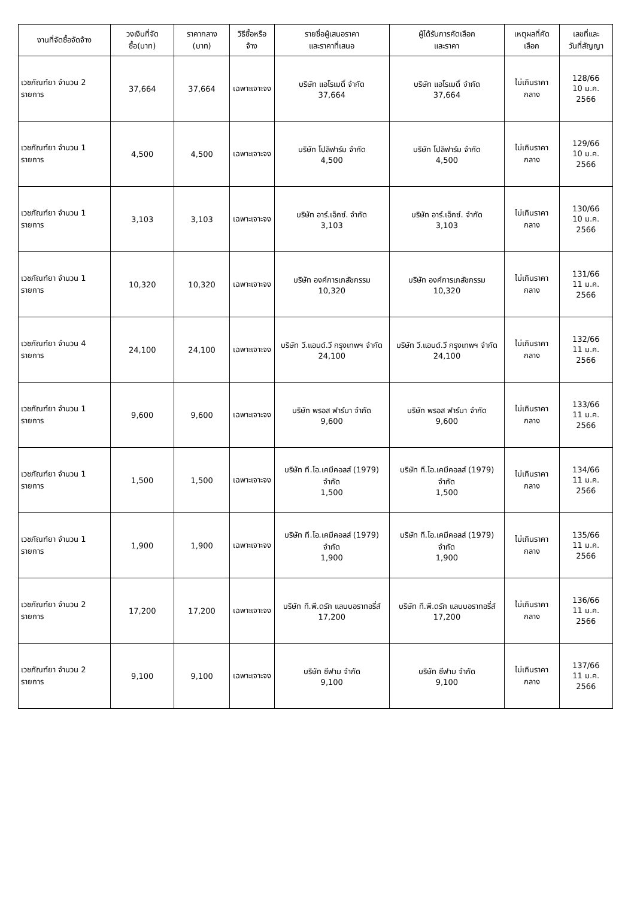| งานที่จัดซื้อจัดจ้าง | วงเงินที่จัดซื้อ(บาท) | ราคากลาง (บาท) | วิธีซื้อหรือจ้าง | รายชื่อผู้เสนอราคา และราคาที่เสนอ | ผู้ได้รับการคัดเลือก และราคา | เหตุผลที่คัดเลือก | เลขที่และ วันที่สัญญา |
| --- | --- | --- | --- | --- | --- | --- | --- |
| เวชภัณฑ์ยา จำนวน 2 รายการ | 37,664 | 37,664 | เฉพาะเจาะจง | บริษัท แอโรเมดิ์ จำกัด 37,664 | บริษัท แอโรเมดิ์ จำกัด 37,664 | ไม่เกินราคากลาง | 128/66 10 ม.ค. 2566 |
| เวชภัณฑ์ยา จำนวน 1 รายการ | 4,500 | 4,500 | เฉพาะเจาะจง | บริษัท โปลิฟาร์ม จำกัด 4,500 | บริษัท โปลิฟาร์ม จำกัด 4,500 | ไม่เกินราคากลาง | 129/66 10 ม.ค. 2566 |
| เวชภัณฑ์ยา จำนวน 1 รายการ | 3,103 | 3,103 | เฉพาะเจาะจง | บริษัท อาร์.เอ็กซ์. จำกัด 3,103 | บริษัท อาร์.เอ็กซ์. จำกัด 3,103 | ไม่เกินราคากลาง | 130/66 10 ม.ค. 2566 |
| เวชภัณฑ์ยา จำนวน 1 รายการ | 10,320 | 10,320 | เฉพาะเจาะจง | บริษัท องค์การเภสัชกรรม 10,320 | บริษัท องค์การเภสัชกรรม 10,320 | ไม่เกินราคากลาง | 131/66 11 ม.ค. 2566 |
| เวชภัณฑ์ยา จำนวน 4 รายการ | 24,100 | 24,100 | เฉพาะเจาะจง | บริษัท วี.แอนด์.วี กรุงเทพฯ จำกัด 24,100 | บริษัท วี.แอนด์.วี กรุงเทพฯ จำกัด 24,100 | ไม่เกินราคากลาง | 132/66 11 ม.ค. 2566 |
| เวชภัณฑ์ยา จำนวน 1 รายการ | 9,600 | 9,600 | เฉพาะเจาะจง | บริษัท พรอส ฟาร์มา จำกัด 9,600 | บริษัท พรอส ฟาร์มา จำกัด 9,600 | ไม่เกินราคากลาง | 133/66 11 ม.ค. 2566 |
| เวชภัณฑ์ยา จำนวน 1 รายการ | 1,500 | 1,500 | เฉพาะเจาะจง | บริษัท ที.โอ.เคมีคอลส์ (1979) จำกัด 1,500 | บริษัท ที.โอ.เคมีคอลส์ (1979) จำกัด 1,500 | ไม่เกินราคากลาง | 134/66 11 ม.ค. 2566 |
| เวชภัณฑ์ยา จำนวน 1 รายการ | 1,900 | 1,900 | เฉพาะเจาะจง | บริษัท ที.โอ.เคมีคอลส์ (1979) จำกัด 1,900 | บริษัท ที.โอ.เคมีคอลส์ (1979) จำกัด 1,900 | ไม่เกินราคากลาง | 135/66 11 ม.ค. 2566 |
| เวชภัณฑ์ยา จำนวน 2 รายการ | 17,200 | 17,200 | เฉพาะเจาะจง | บริษัท ที.พี.ดรัก แลบบอราทอรี่ส์ 17,200 | บริษัท ที.พี.ดรัก แลบบอราทอรี่ส์ 17,200 | ไม่เกินราคากลาง | 136/66 11 ม.ค. 2566 |
| เวชภัณฑ์ยา จำนวน 2 รายการ | 9,100 | 9,100 | เฉพาะเจาะจง | บริษัท ซีฟาม จำกัด 9,100 | บริษัท ซีฟาม จำกัด 9,100 | ไม่เกินราคากลาง | 137/66 11 ม.ค. 2566 |